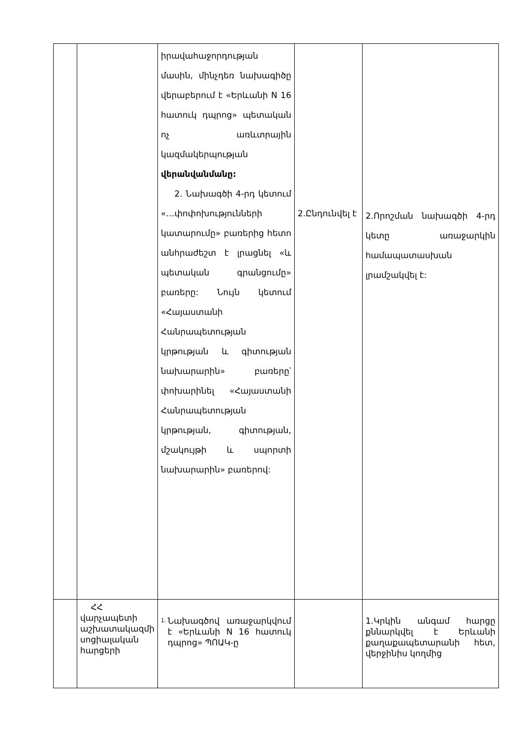| | | իրավահաջորդության մասին, մինչդեռ նախագիծը վերաբերում է «Երևանի N 16 հատուկ դպրոց» պետական ոչ առևտրային կազմակերպության վերանվանմանը: 2. Նախագծի 4-րդ կետում «…փոփոխությունների կատարումը» բառերից հետո անհրաժեշտ է լրացնել «և պետական գրանցումը» բառերը: Նույն կետում «Հայաստանի Հանրապետության կրթության և գիտության նախարարին» բառերը՝ փոխարինել «Հայաստանի Հանրապետության կրթության, գիտության, մշակույթի և սպորտի նախարարին» բառերով: | 2.Ընդունվել է | 2.Որոշման նախագծի 4-րդ կետը առաջարկին համապատասխան լրամշակվել է: |
| | ՀՀ վարչապետի աշխատակազմի սոցիալական հարցերի | 1. Նախագծով առաջարկվում է «Երևանի N 16 հատուկ դպրոց» ՊՈԱԿ-ը | | 1.Կրկին անգամ հարցը քննարկվել է Երևանի քաղաքապետարանի հետ, վերջինիս կողմից |